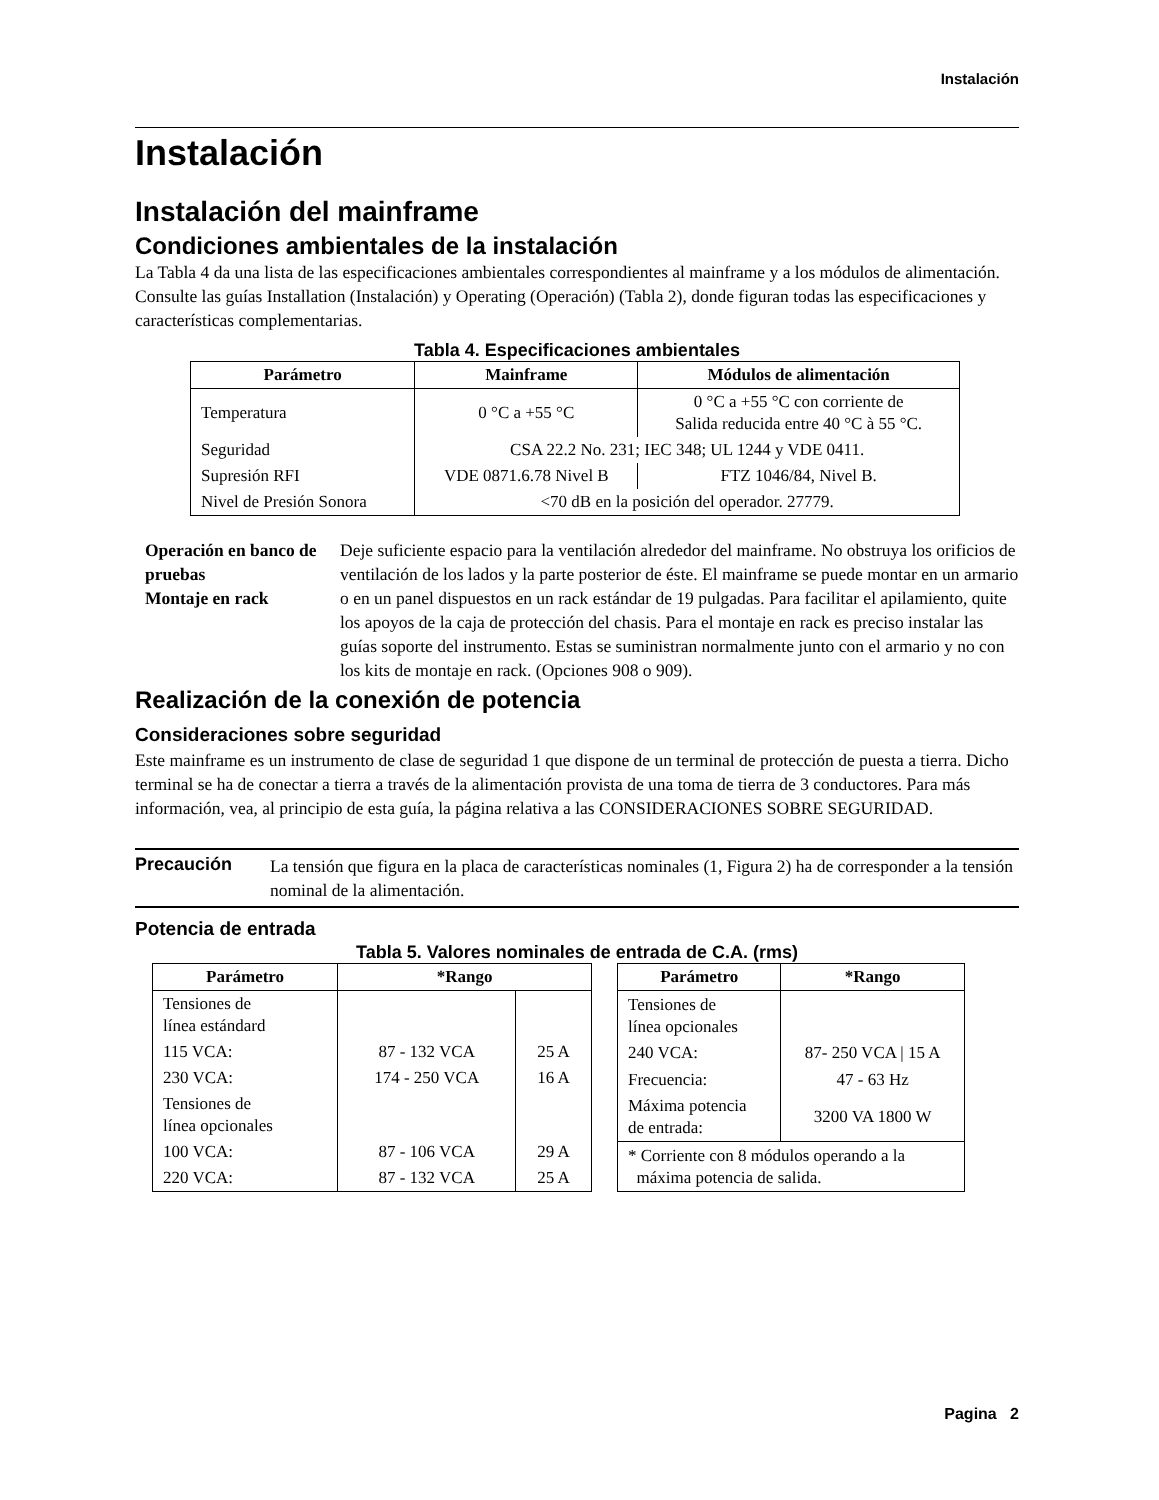Instalación
Instalación
Instalación del mainframe
Condiciones ambientales de la instalación
La Tabla 4 da una lista de las especificaciones ambientales correspondientes al mainframe y a los módulos de alimentación. Consulte las guías Installation (Instalación) y Operating (Operación) (Tabla 2), donde figuran todas las especificaciones y características complementarias.
Tabla 4. Especificaciones ambientales
| Parámetro | Mainframe | Módulos de alimentación |
| --- | --- | --- |
| Temperatura | 0 °C a +55 °C | 0 °C a +55 °C con corriente de Salida reducida entre 40 °C à 55 °C. |
| Seguridad | CSA 22.2 No. 231; IEC 348; UL 1244 y VDE 0411. | |
| Supresión RFI | VDE 0871.6.78 Nivel B | FTZ 1046/84, Nivel B. |
| Nivel de Presión Sonora | <70 dB en la posición del operador. 27779. | |
Operación en banco de pruebas
Montaje en rack
Deje suficiente espacio para la ventilación alrededor del mainframe. No obstruya los orificios de ventilación de los lados y la parte posterior de éste. El mainframe se puede montar en un armario o en un panel dispuestos en un rack estándar de 19 pulgadas. Para facilitar el apilamiento, quite los apoyos de la caja de protección del chasis. Para el montaje en rack es preciso instalar las guías soporte del instrumento. Estas se suministran normalmente junto con el armario y no con los kits de montaje en rack. (Opciones 908 o 909).
Realización de la conexión de potencia
Consideraciones sobre seguridad
Este mainframe es un instrumento de clase de seguridad 1 que dispone de un terminal de protección de puesta a tierra. Dicho terminal se ha de conectar a tierra a través de la alimentación provista de una toma de tierra de 3 conductores. Para más información, vea, al principio de esta guía, la página relativa a las CONSIDERACIONES SOBRE SEGURIDAD.
Precaución
La tensión que figura en la placa de características nominales (1, Figura 2) ha de corresponder a la tensión nominal de la alimentación.
Potencia de entrada
Tabla 5. Valores nominales de entrada de C.A. (rms)
| Parámetro | *Rango | |
| --- | --- | --- |
| Tensiones de línea estándard | | |
| 115 VCA: | 87 - 132 VCA | 25 A |
| 230 VCA: | 174 - 250 VCA | 16 A |
| Tensiones de línea opcionales | | |
| 100 VCA: | 87 - 106 VCA | 29 A |
| 220 VCA: | 87 - 132 VCA | 25 A |
| Parámetro | *Rango |
| --- | --- |
| Tensiones de línea opcionales | |
| 240 VCA: | 87- 250 VCA / 15 A |
| Frecuencia: | 47 - 63 Hz |
| Máxima potencia de entrada: | 3200 VA 1800 W |
| * Corriente con 8 módulos operando a la máxima potencia de salida. | |
Pagina 2